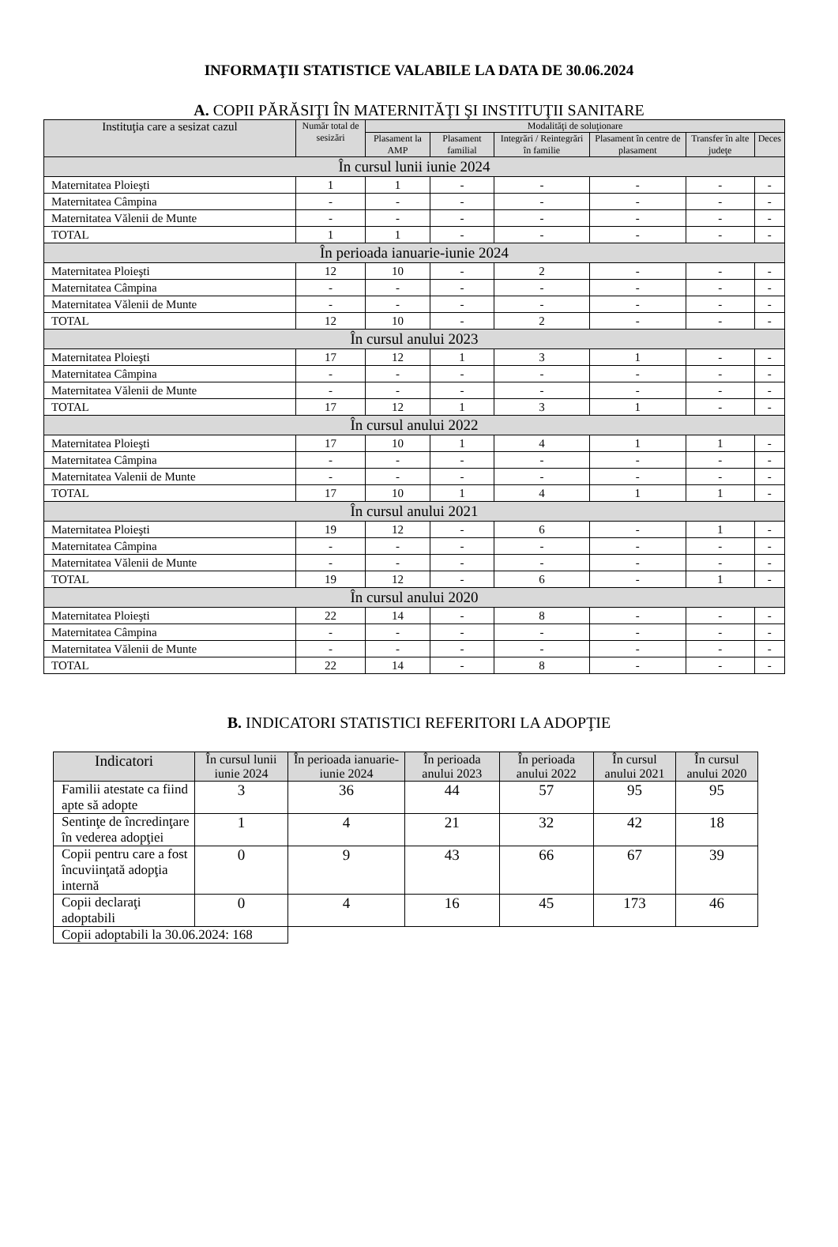INFORMAŢII STATISTICE VALABILE LA DATA DE 30.06.2024
A. COPII PĂRĂSIŢI ÎN MATERNITĂŢI ŞI INSTITUŢII SANITARE
| Instituţia care a sesizat cazul | Număr total de sesizări | Modalităţi de soluţionare | | | | | |
| --- | --- | --- | --- | --- | --- | --- | --- |
| | | Plasament la AMP | Plasament familial | Integrări / Reintegrări în familie | Plasament în centre de plasament | Transfer în alte judeţe | Deces |
| În cursul lunii iunie 2024 | | | | | | | |
| Maternitatea Ploieşti | 1 | 1 | - | - | - | - | - |
| Maternitatea Câmpina | - | - | - | - | - | - | - |
| Maternitatea Vălenii de Munte | - | - | - | - | - | - | - |
| TOTAL | 1 | 1 | - | - | - | - | - |
| În perioada ianuarie-iunie 2024 | | | | | | | |
| Maternitatea Ploieşti | 12 | 10 | - | 2 | - | - | - |
| Maternitatea Câmpina | - | - | - | - | - | - | - |
| Maternitatea Vălenii de Munte | - | - | - | - | - | - | - |
| TOTAL | 12 | 10 | - | 2 | - | - | - |
| În cursul anului 2023 | | | | | | | |
| Maternitatea Ploieşti | 17 | 12 | 1 | 3 | 1 | - | - |
| Maternitatea Câmpina | - | - | - | - | - | - | - |
| Maternitatea Vălenii de Munte | - | - | - | - | - | - | - |
| TOTAL | 17 | 12 | 1 | 3 | 1 | - | - |
| În cursul anului 2022 | | | | | | | |
| Maternitatea Ploieşti | 17 | 10 | 1 | 4 | 1 | 1 | - |
| Maternitatea Câmpina | - | - | - | - | - | - | - |
| Maternitatea Valenii de Munte | - | - | - | - | - | - | - |
| TOTAL | 17 | 10 | 1 | 4 | 1 | 1 | - |
| În cursul anului 2021 | | | | | | | |
| Maternitatea Ploieşti | 19 | 12 | - | 6 | - | 1 | - |
| Maternitatea Câmpina | - | - | - | - | - | - | - |
| Maternitatea Vălenii de Munte | - | - | - | - | - | - | - |
| TOTAL | 19 | 12 | - | 6 | - | 1 | - |
| În cursul anului 2020 | | | | | | | |
| Maternitatea Ploieşti | 22 | 14 | - | 8 | - | - | - |
| Maternitatea Câmpina | - | - | - | - | - | - | - |
| Maternitatea Vălenii de Munte | - | - | - | - | - | - | - |
| TOTAL | 22 | 14 | - | 8 | - | - | - |
B. INDICATORI STATISTICI REFERITORI LA ADOPŢIE
| Indicatori | În cursul lunii iunie 2024 | În perioada ianuarie-iunie 2024 | În perioada anului 2023 | În perioada anului 2022 | În cursul anului 2021 | În cursul anului 2020 |
| --- | --- | --- | --- | --- | --- | --- |
| Familii atestate ca fiind apte să adopte | 3 | 36 | 44 | 57 | 95 | 95 |
| Sentinţe de încredinţare în vederea adopţiei | 1 | 4 | 21 | 32 | 42 | 18 |
| Copii pentru care a fost încuviinţată adopţia internă | 0 | 9 | 43 | 66 | 67 | 39 |
| Copii declaraţi adoptabili | 0 | 4 | 16 | 45 | 173 | 46 |
| Copii adoptabili la 30.06.2024: 168 | | | | | | |